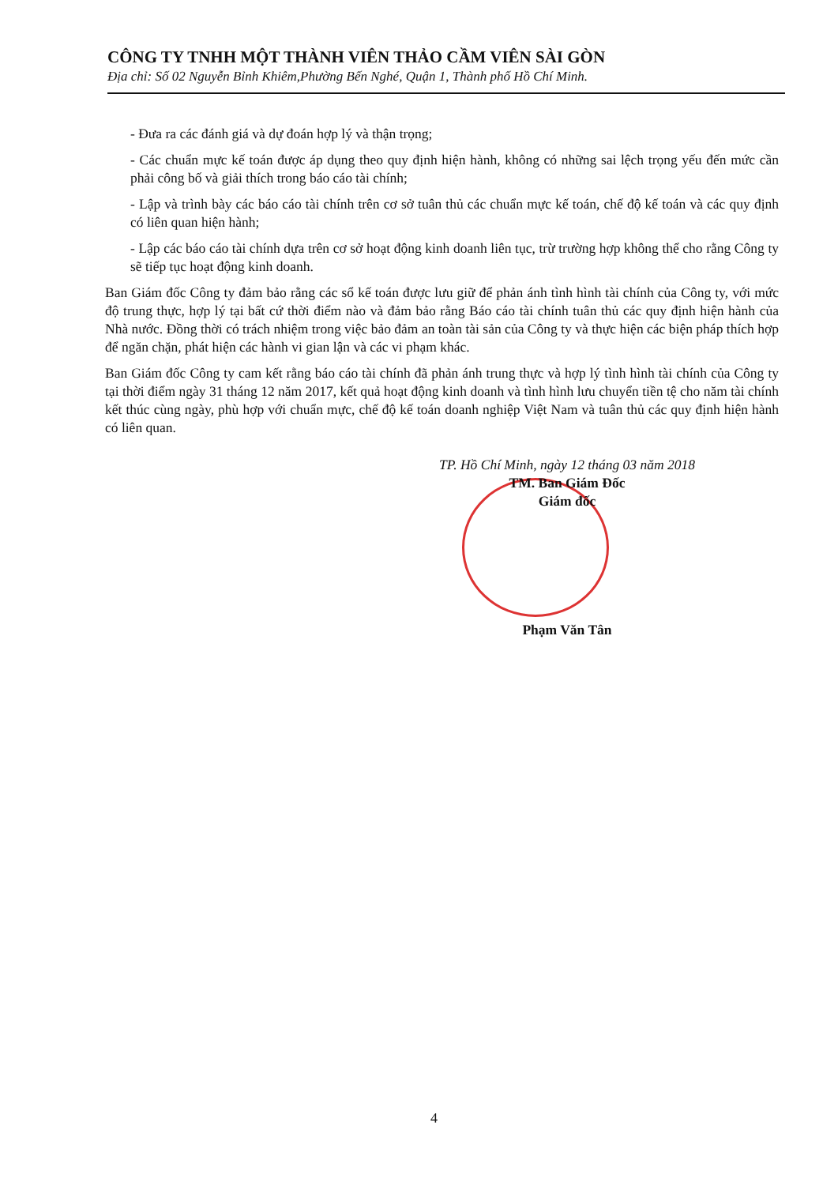CÔNG TY TNHH MỘT THÀNH VIÊN THẢO CẦM VIÊN SÀI GÒN
Địa chỉ: Số 02 Nguyễn Bỉnh Khiêm,Phường Bến Nghé, Quận 1, Thành phố Hồ Chí Minh.
- Đưa ra các đánh giá và dự đoán hợp lý và thận trọng;
- Các chuẩn mực kế toán được áp dụng theo quy định hiện hành, không có những sai lệch trọng yếu đến mức cần phải công bố và giải thích trong báo cáo tài chính;
- Lập và trình bày các báo cáo tài chính trên cơ sở tuân thủ các chuẩn mực kế toán, chế độ kế toán và các quy định có liên quan hiện hành;
- Lập các báo cáo tài chính dựa trên cơ sở hoạt động kinh doanh liên tục, trừ trường hợp không thể cho rằng Công ty sẽ tiếp tục hoạt động kinh doanh.
Ban Giám đốc Công ty đảm bảo rằng các sổ kế toán được lưu giữ để phản ánh tình hình tài chính của Công ty, với mức độ trung thực, hợp lý tại bất cứ thời điểm nào và đảm bảo rằng Báo cáo tài chính tuân thủ các quy định hiện hành của Nhà nước. Đồng thời có trách nhiệm trong việc bảo đảm an toàn tài sản của Công ty và thực hiện các biện pháp thích hợp để ngăn chặn, phát hiện các hành vi gian lận và các vi phạm khác.
Ban Giám đốc Công ty cam kết rằng báo cáo tài chính đã phản ánh trung thực và hợp lý tình hình tài chính của Công ty tại thời điểm ngày 31 tháng 12 năm 2017, kết quả hoạt động kinh doanh và tình hình lưu chuyển tiền tệ cho năm tài chính kết thúc cùng ngày, phù hợp với chuẩn mực, chế độ kế toán doanh nghiệp Việt Nam và tuân thủ các quy định hiện hành có liên quan.
TP. Hồ Chí Minh, ngày 12 tháng 03 năm 2018
TM. Ban Giám Đốc
Giám đốc
Phạm Văn Tân
4